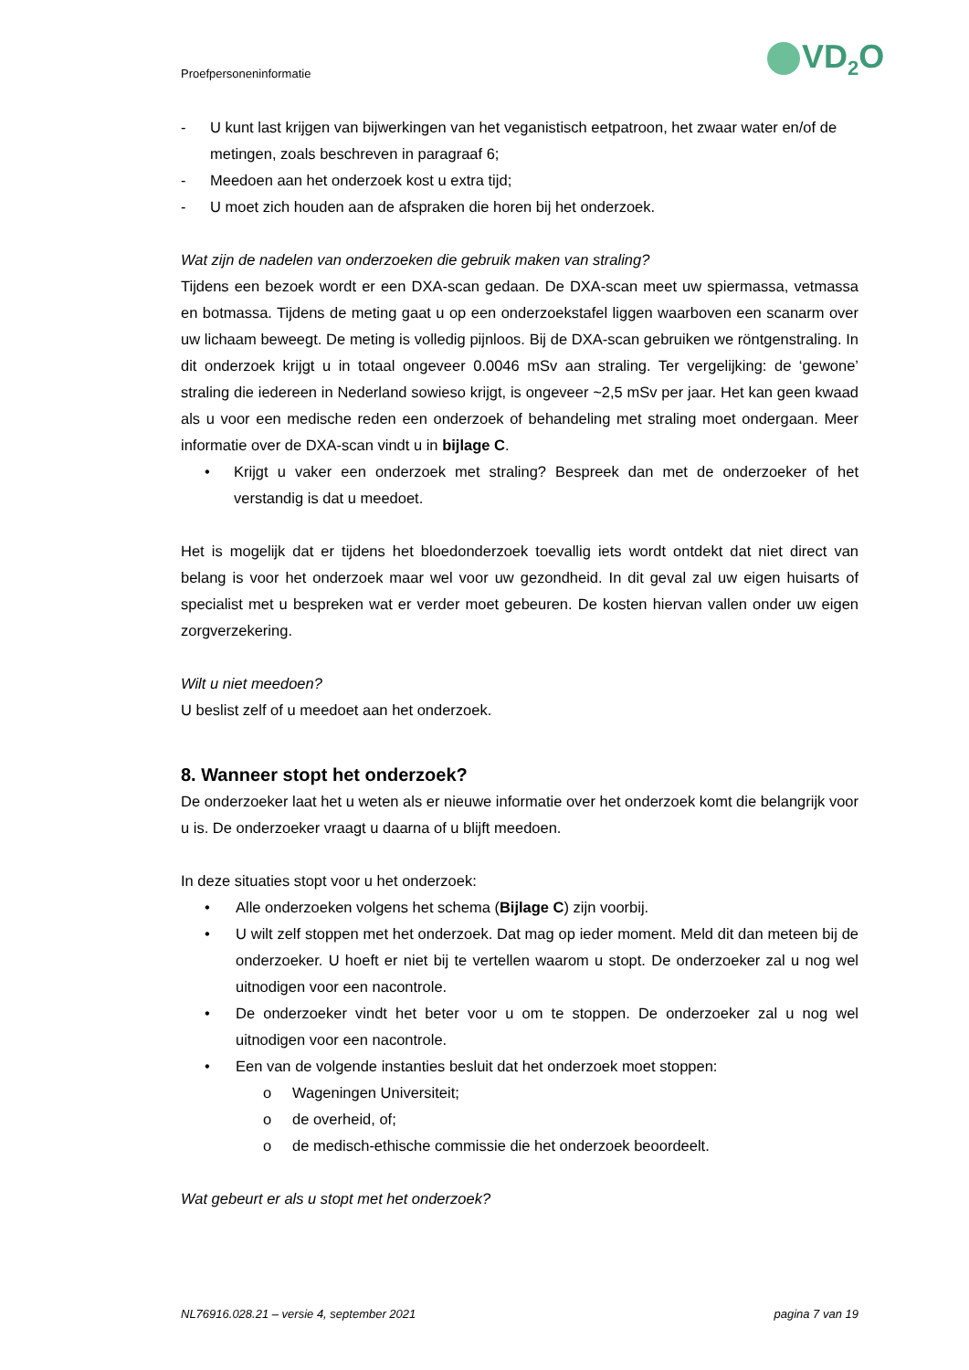Proefpersoneninformatie VD<sub>2</sub>O
- U kunt last krijgen van bijwerkingen van het veganistisch eetpatroon, het zwaar water en/of de metingen, zoals beschreven in paragraaf 6;
- Meedoen aan het onderzoek kost u extra tijd;
- U moet zich houden aan de afspraken die horen bij het onderzoek.
Wat zijn de nadelen van onderzoeken die gebruik maken van straling?
Tijdens een bezoek wordt er een DXA-scan gedaan. De DXA-scan meet uw spiermassa, vetmassa en botmassa. Tijdens de meting gaat u op een onderzoekstafel liggen waarboven een scanarm over uw lichaam beweegt. De meting is volledig pijnloos. Bij de DXA-scan gebruiken we röntgenstraling. In dit onderzoek krijgt u in totaal ongeveer 0.0046 mSv aan straling. Ter vergelijking: de ‘gewone’ straling die iedereen in Nederland sowieso krijgt, is ongeveer ~2,5 mSv per jaar. Het kan geen kwaad als u voor een medische reden een onderzoek of behandeling met straling moet ondergaan. Meer informatie over de DXA-scan vindt u in bijlage C.
• Krijgt u vaker een onderzoek met straling? Bespreek dan met de onderzoeker of het verstandig is dat u meedoet.
Het is mogelijk dat er tijdens het bloedonderzoek toevallig iets wordt ontdekt dat niet direct van belang is voor het onderzoek maar wel voor uw gezondheid. In dit geval zal uw eigen huisarts of specialist met u bespreken wat er verder moet gebeuren. De kosten hiervan vallen onder uw eigen zorgverzekering.
Wilt u niet meedoen?
U beslist zelf of u meedoet aan het onderzoek.
8. Wanneer stopt het onderzoek?
De onderzoeker laat het u weten als er nieuwe informatie over het onderzoek komt die belangrijk voor u is. De onderzoeker vraagt u daarna of u blijft meedoen.
In deze situaties stopt voor u het onderzoek:
• Alle onderzoeken volgens het schema (Bijlage C) zijn voorbij.
• U wilt zelf stoppen met het onderzoek. Dat mag op ieder moment. Meld dit dan meteen bij de onderzoeker. U hoeft er niet bij te vertellen waarom u stopt. De onderzoeker zal u nog wel uitnodigen voor een nacontrole.
• De onderzoeker vindt het beter voor u om te stoppen. De onderzoeker zal u nog wel uitnodigen voor een nacontrole.
• Een van de volgende instanties besluit dat het onderzoek moet stoppen:
o Wageningen Universiteit;
o de overheid, of;
o de medisch-ethische commissie die het onderzoek beoordeelt.
Wat gebeurt er als u stopt met het onderzoek?
NL76916.028.21 – versie 4, september 2021 pagina 7 van 19